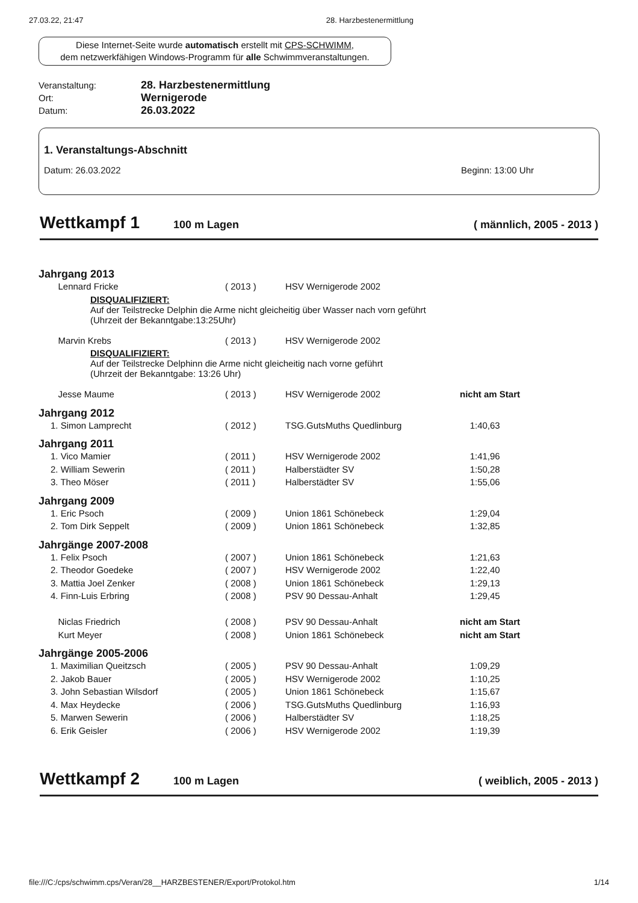27.03.22, 21:47 28. Harzbestenermittlung
Diese Internet-Seite wurde automatisch erstellt mit CPS-SCHWIMM,
dem netzwerkfähigen Windows-Programm für alle Schwimmveranstaltungen.
Veranstaltung: 28. Harzbestenermittlung Ort: Wernigerode Datum: 26.03.2022
1. Veranstaltungs-Abschnitt
Datum: 26.03.2022 Beginn: 13:00 Uhr
Wettkampf 1
100 m Lagen ( männlich, 2005 - 2013 )
| Jahrgang 2013 | | | |
| Lennard Fricke | ( 2013 ) | HSV Wernigerode 2002 | |
| DISQUALIFIZIERT: Auf der Teilstrecke Delphin die Arme nicht gleicheitig über Wasser nach vorn geführt (Uhrzeit der Bekanntgabe:13:25Uhr) | | | |
| Marvin Krebs | ( 2013 ) | HSV Wernigerode 2002 | |
| DISQUALIFIZIERT: Auf der Teilstrecke Delphinn die Arme nicht gleicheitig nach vorne geführt (Uhrzeit der Bekanntgabe: 13:26 Uhr) | | | |
| Jesse Maume | ( 2013 ) | HSV Wernigerode 2002 | nicht am Start |
| Jahrgang 2012 | | | |
| 1. Simon Lamprecht | ( 2012 ) | TSG.GutsMuths Quedlinburg | 1:40,63 |
| Jahrgang 2011 | | | |
| 1. Vico Mamier | ( 2011 ) | HSV Wernigerode 2002 | 1:41,96 |
| 2. William Sewerin | ( 2011 ) | Halberstädter SV | 1:50,28 |
| 3. Theo Möser | ( 2011 ) | Halberstädter SV | 1:55,06 |
| Jahrgang 2009 | | | |
| 1. Eric Psoch | ( 2009 ) | Union 1861 Schönebeck | 1:29,04 |
| 2. Tom Dirk Seppelt | ( 2009 ) | Union 1861 Schönebeck | 1:32,85 |
| Jahrgänge 2007-2008 | | | |
| 1. Felix Psoch | ( 2007 ) | Union 1861 Schönebeck | 1:21,63 |
| 2. Theodor Goedeke | ( 2007 ) | HSV Wernigerode 2002 | 1:22,40 |
| 3. Mattia Joel Zenker | ( 2008 ) | Union 1861 Schönebeck | 1:29,13 |
| 4. Finn-Luis Erbring | ( 2008 ) | PSV 90 Dessau-Anhalt | 1:29,45 |
| Niclas Friedrich | ( 2008 ) | PSV 90 Dessau-Anhalt | nicht am Start |
| Kurt Meyer | ( 2008 ) | Union 1861 Schönebeck | nicht am Start |
| Jahrgänge 2005-2006 | | | |
| 1. Maximilian Queitzsch | ( 2005 ) | PSV 90 Dessau-Anhalt | 1:09,29 |
| 2. Jakob Bauer | ( 2005 ) | HSV Wernigerode 2002 | 1:10,25 |
| 3. John Sebastian Wilsdorf | ( 2005 ) | Union 1861 Schönebeck | 1:15,67 |
| 4. Max Heydecke | ( 2006 ) | TSG.GutsMuths Quedlinburg | 1:16,93 |
| 5. Marwen Sewerin | ( 2006 ) | Halberstädter SV | 1:18,25 |
| 6. Erik Geisler | ( 2006 ) | HSV Wernigerode 2002 | 1:19,39 |
Wettkampf 2
100 m Lagen ( weiblich, 2005 - 2013 )
file:///C:/cps/schwimm.cps/Veran/28__HARZBESTENER/Export/Protokol.htm 1/14